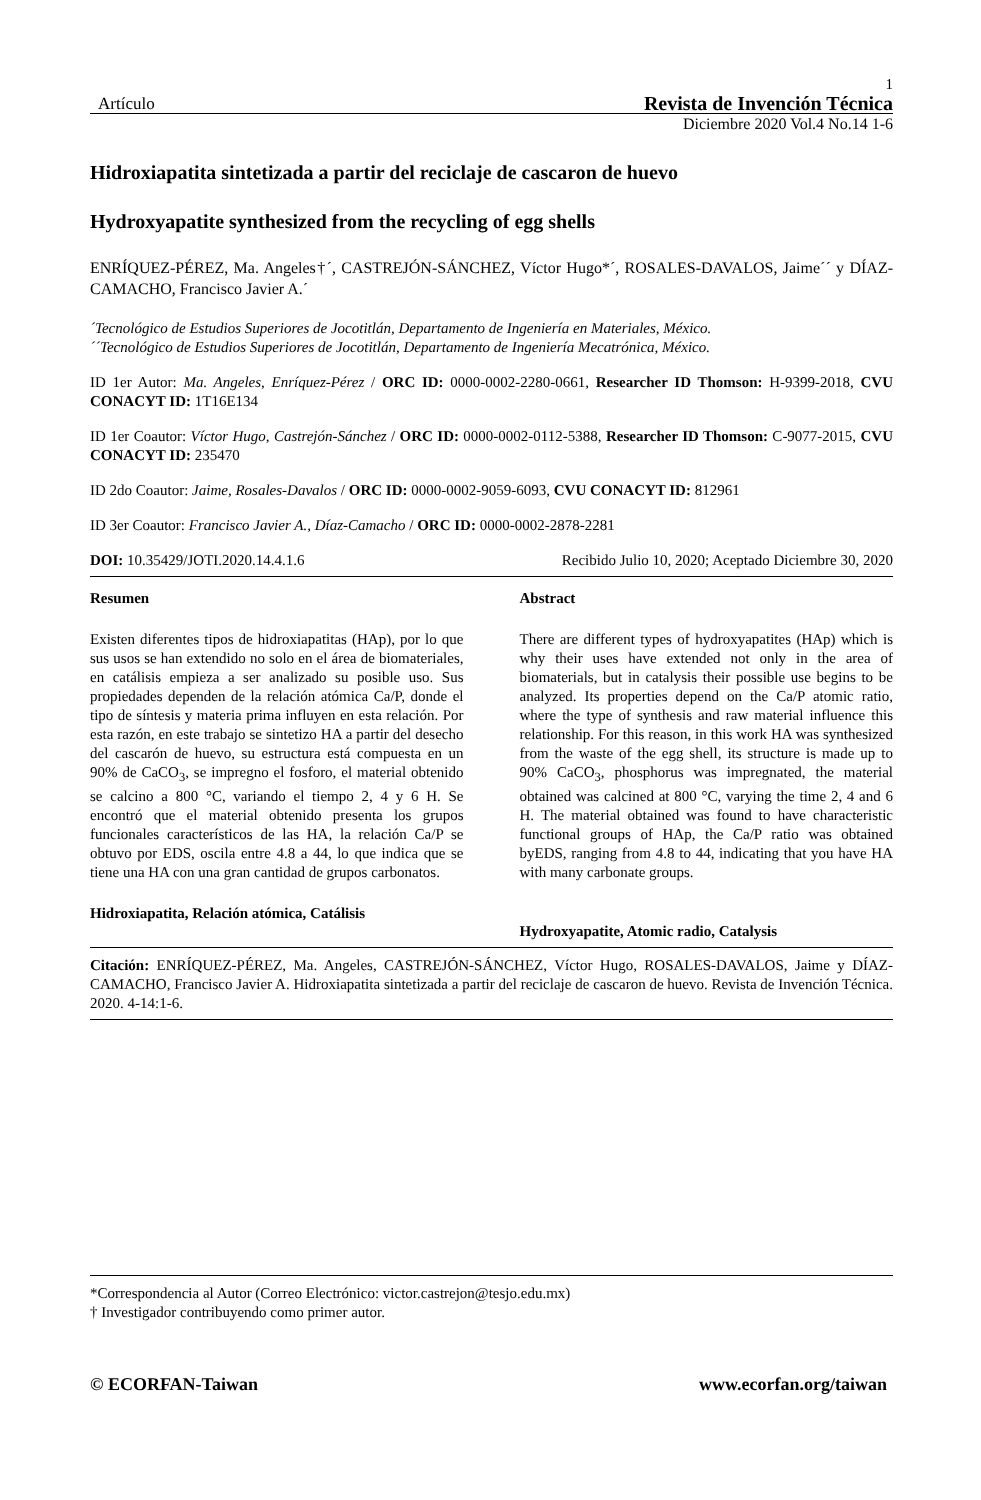1
Artículo Revista de Invención Técnica
Diciembre 2020 Vol.4 No.14 1-6
Hidroxiapatita sintetizada a partir del reciclaje de cascaron de huevo
Hydroxyapatite synthesized from the recycling of egg shells
ENRÍQUEZ-PÉREZ, Ma. Angeles†´, CASTREJÓN-SÁNCHEZ, Víctor Hugo*´, ROSALES-DAVALOS, Jaime´´ y DÍAZ-CAMACHO, Francisco Javier A.´
´Tecnológico de Estudios Superiores de Jocotitlán, Departamento de Ingeniería en Materiales, México.
´´Tecnológico de Estudios Superiores de Jocotitlán, Departamento de Ingeniería Mecatrónica, México.
ID 1er Autor: Ma. Angeles, Enríquez-Pérez / ORC ID: 0000-0002-2280-0661, Researcher ID Thomson: H-9399-2018, CVU CONACYT ID: 1T16E134
ID 1er Coautor: Víctor Hugo, Castrejón-Sánchez / ORC ID: 0000-0002-0112-5388, Researcher ID Thomson: C-9077-2015, CVU CONACYT ID: 235470
ID 2do Coautor: Jaime, Rosales-Davalos / ORC ID: 0000-0002-9059-6093, CVU CONACYT ID: 812961
ID 3er Coautor: Francisco Javier A., Díaz-Camacho / ORC ID: 0000-0002-2878-2281
DOI: 10.35429/JOTI.2020.14.4.1.6 Recibido Julio 10, 2020; Aceptado Diciembre 30, 2020
Resumen
Existen diferentes tipos de hidroxiapatitas (HAp), por lo que sus usos se han extendido no solo en el área de biomateriales, en catálisis empieza a ser analizado su posible uso. Sus propiedades dependen de la relación atómica Ca/P, donde el tipo de síntesis y materia prima influyen en esta relación. Por esta razón, en este trabajo se sintetizo HA a partir del desecho del cascarón de huevo, su estructura está compuesta en un 90% de CaCO<sub>3</sub>, se impregno el fosforo, el material obtenido se calcino a 800 °C, variando el tiempo 2, 4 y 6 H. Se encontró que el material obtenido presenta los grupos funcionales característicos de las HA, la relación Ca/P se obtuvo por EDS, oscila entre 4.8 a 44, lo que indica que se tiene una HA con una gran cantidad de grupos carbonatos.
Hidroxiapatita, Relación atómica, Catálisis
Abstract
There are different types of hydroxyapatites (HAp) which is why their uses have extended not only in the area of biomaterials, but in catalysis their possible use begins to be analyzed. Its properties depend on the Ca/P atomic ratio, where the type of synthesis and raw material influence this relationship. For this reason, in this work HA was synthesized from the waste of the egg shell, its structure is made up to 90% CaCO<sub>3</sub>, phosphorus was impregnated, the material obtained was calcined at 800 °C, varying the time 2, 4 and 6 H. The material obtained was found to have characteristic functional groups of HAp, the Ca/P ratio was obtained byEDS, ranging from 4.8 to 44, indicating that you have HA with many carbonate groups.
Hydroxyapatite, Atomic radio, Catalysis
Citación: ENRÍQUEZ-PÉREZ, Ma. Angeles, CASTREJÓN-SÁNCHEZ, Víctor Hugo, ROSALES-DAVALOS, Jaime y DÍAZ-CAMACHO, Francisco Javier A. Hidroxiapatita sintetizada a partir del reciclaje de cascaron de huevo. Revista de Invención Técnica. 2020. 4-14:1-6.
*Correspondencia al Autor (Correo Electrónico: victor.castrejon@tesjo.edu.mx)
† Investigador contribuyendo como primer autor.
© ECORFAN-Taiwan www.ecorfan.org/taiwan